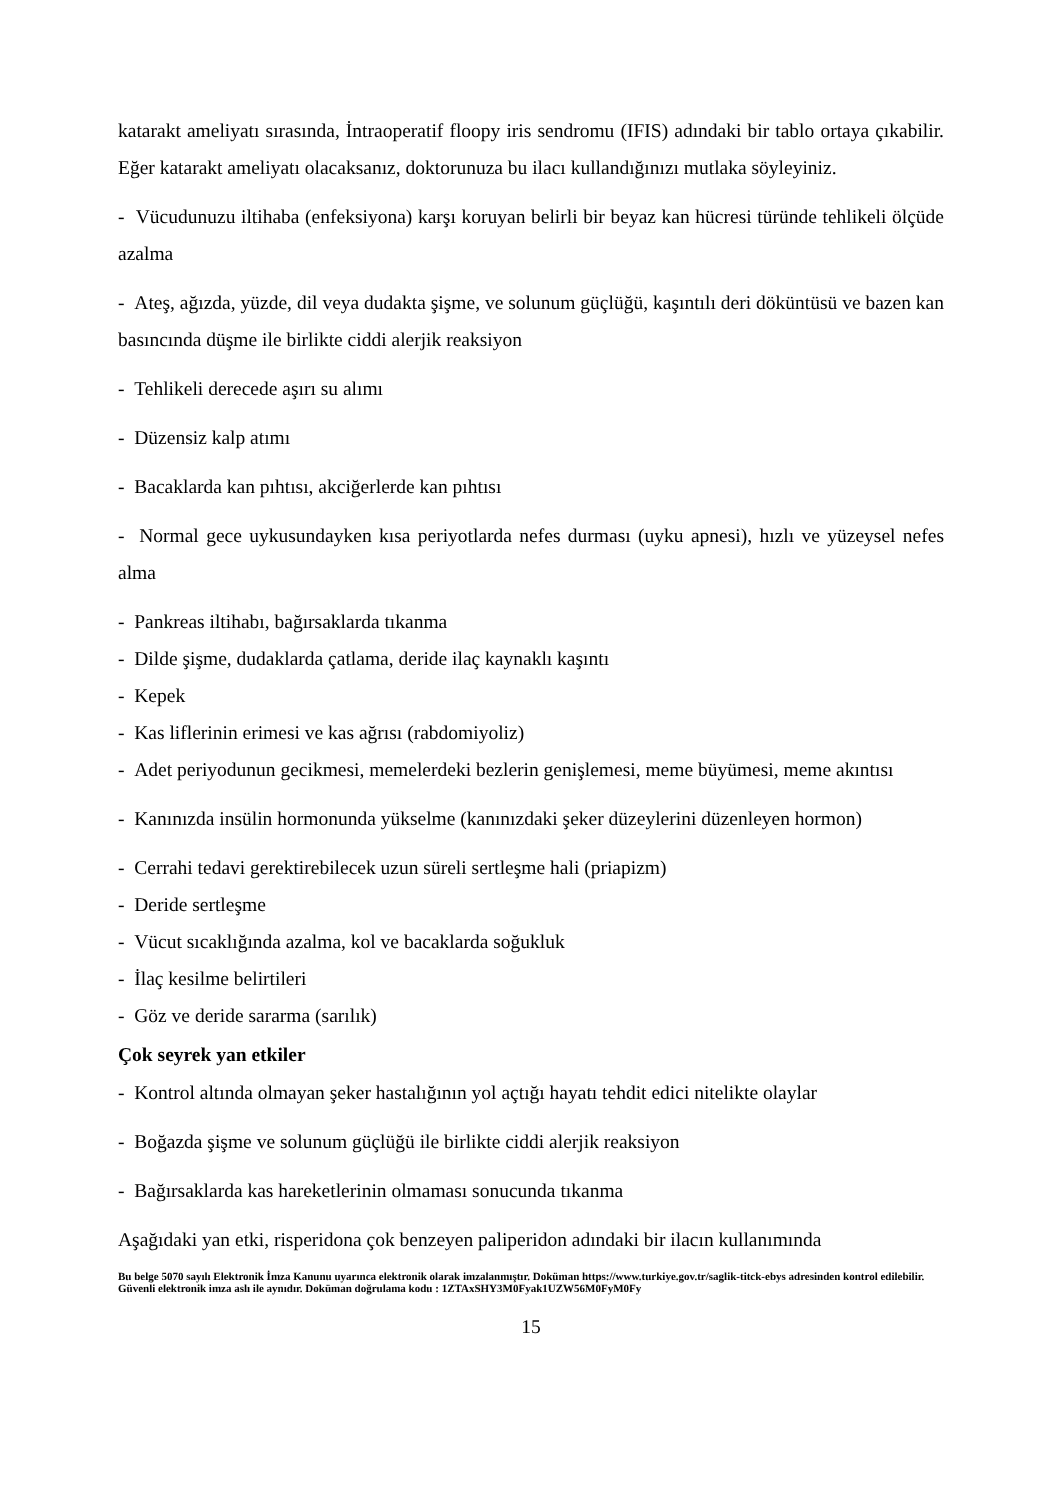katarakt ameliyatı sırasında, İntraoperatif floopy iris sendromu (IFIS) adındaki bir tablo ortaya çıkabilir. Eğer katarakt ameliyatı olacaksanız, doktorunuza bu ilacı kullandığınızı mutlaka söyleyiniz.
- Vücudunuzu iltihaba (enfeksiyona) karşı koruyan belirli bir beyaz kan hücresi türünde tehlikeli ölçüde azalma
- Ateş, ağızda, yüzde, dil veya dudakta şişme, ve solunum güçlüğü, kaşıntılı deri döküntüsü ve bazen kan basıncında düşme ile birlikte ciddi alerjik reaksiyon
- Tehlikeli derecede aşırı su alımı
- Düzensiz kalp atımı
- Bacaklarda kan pıhtısı, akciğerlerde kan pıhtısı
- Normal gece uykusundayken kısa periyotlarda nefes durması (uyku apnesi), hızlı ve yüzeysel nefes alma
- Pankreas iltihabı, bağırsaklarda tıkanma
- Dilde şişme, dudaklarda çatlama, deride ilaç kaynaklı kaşıntı
- Kepek
- Kas liflerinin erimesi ve kas ağrısı (rabdomiyoliz)
- Adet periyodunun gecikmesi, memelerdeki bezlerin genişlemesi, meme büyümesi, meme akıntısı
- Kanınızda insülin hormonunda yükselme (kanınızdaki şeker düzeylerini düzenleyen hormon)
- Cerrahi tedavi gerektirebilecek uzun süreli sertleşme hali (priapizm)
- Deride sertleşme
- Vücut sıcaklığında azalma, kol ve bacaklarda soğukluk
- İlaç kesilme belirtileri
- Göz ve deride sararma (sarılık)
Çok seyrek yan etkiler
- Kontrol altında olmayan şeker hastalığının yol açtığı hayatı tehdit edici nitelikte olaylar
- Boğazda şişme ve solunum güçlüğü ile birlikte ciddi alerjik reaksiyon
- Bağırsaklarda kas hareketlerinin olmaması sonucunda tıkanma
Aşağıdaki yan etki, risperidona çok benzeyen paliperidon adındaki bir ilacın kullanımında
Bu belge 5070 sayılı Elektronik İmza Kanunu uyarınca elektronik olarak imzalanmıştır. Doküman https://www.turkiye.gov.tr/saglik-titck-ebys adresinden kontrol edilebilir. Güvenli elektronik imza aslı ile aynıdır. Doküman doğrulama kodu : 1ZTAxSHY3M0Fyak1UZW56M0FyM0Fy
15